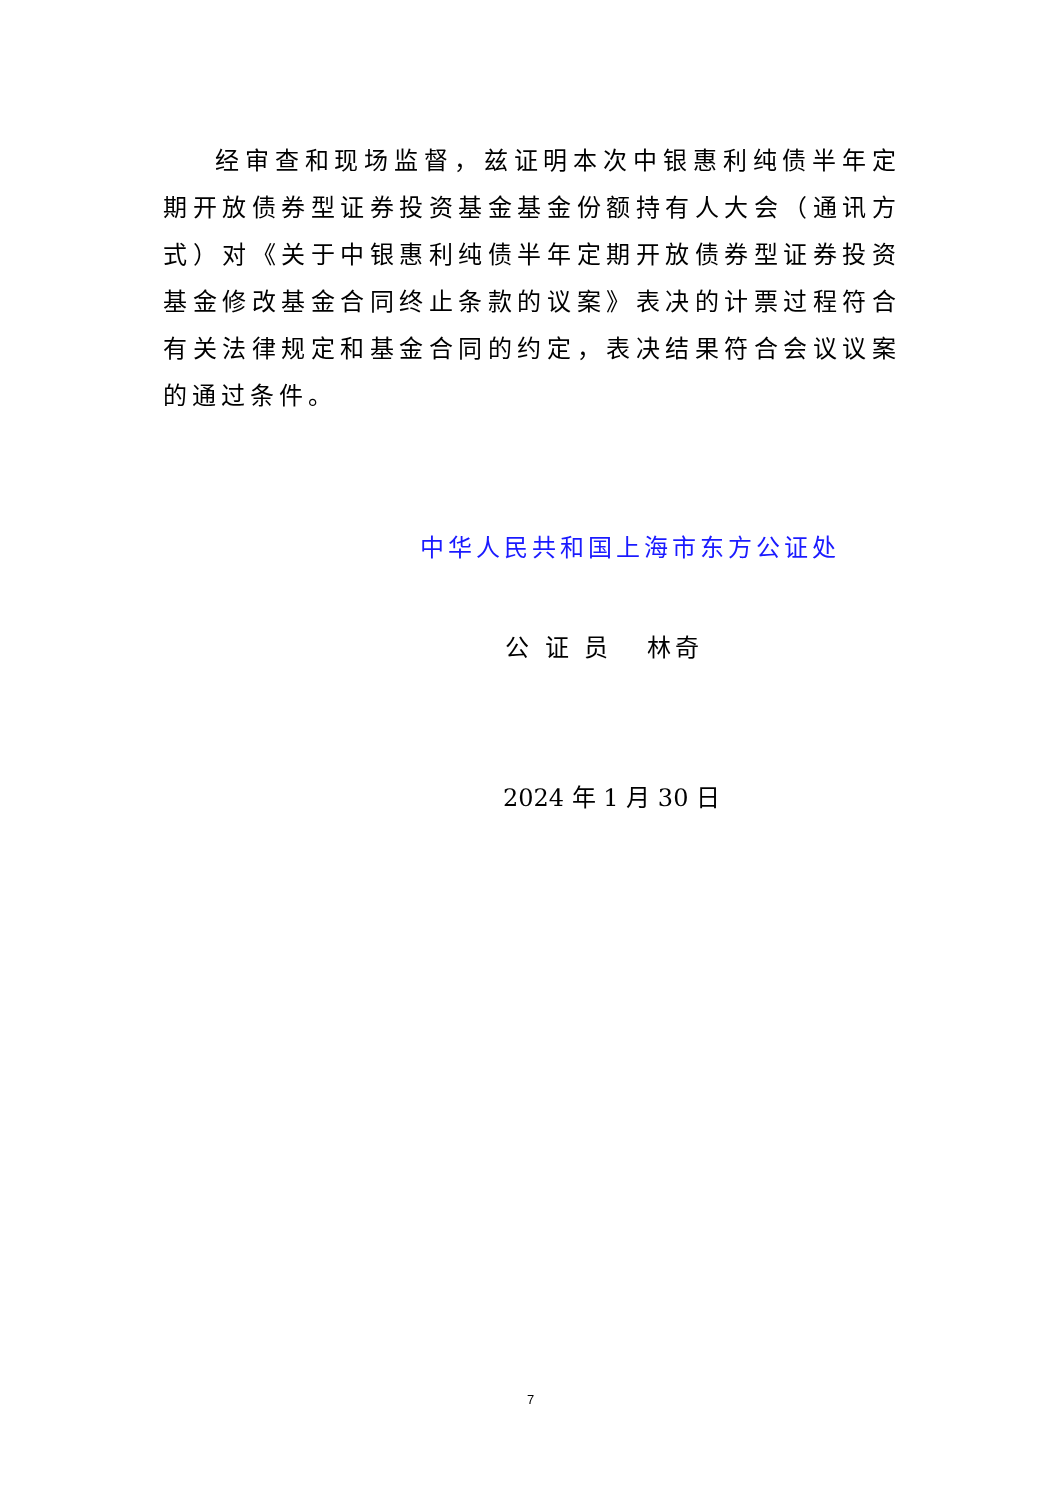经审查和现场监督，兹证明本次中银惠利纯债半年定期开放债券型证券投资基金基金份额持有人大会（通讯方式）对《关于中银惠利纯债半年定期开放债券型证券投资基金修改基金合同终止条款的议案》表决的计票过程符合有关法律规定和基金合同的约定，表决结果符合会议议案的通过条件。
中华人民共和国上海市东方公证处
公 证 员 林奇
2024 年 1 月 30 日
7